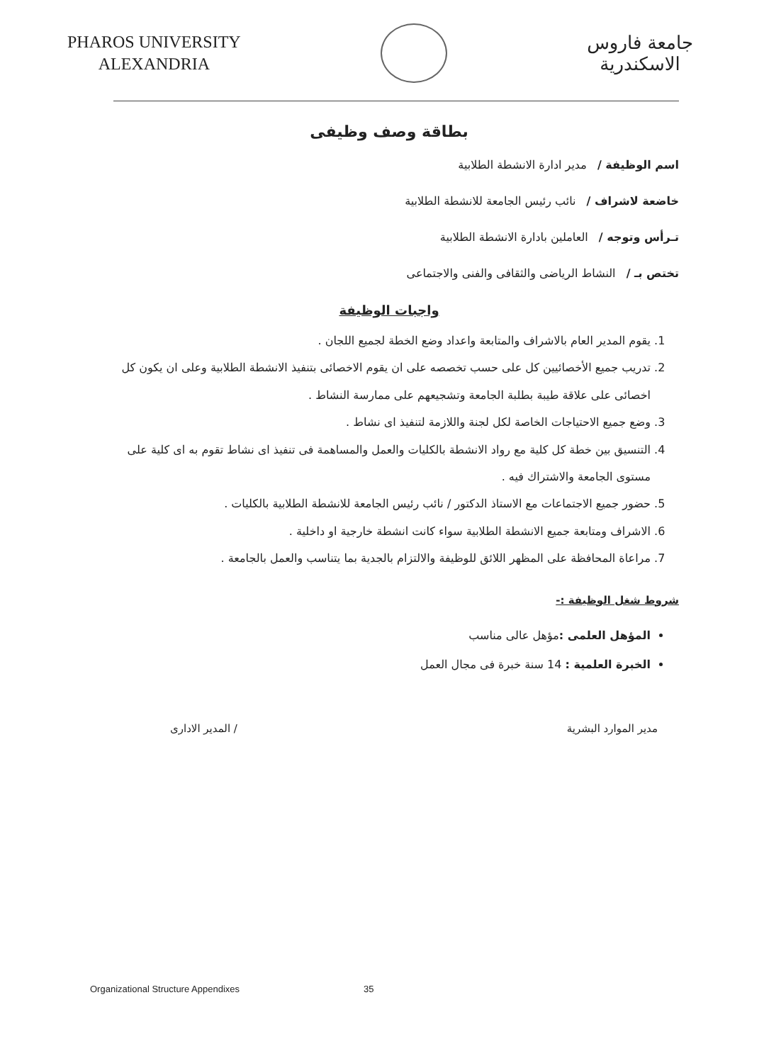PHAROS UNIVERSITY
ALEXANDRIA
جامعة فاروس
الاسكندرية
بطاقة وصف وظيفى
اسم الوظيفة / مدير ادارة الانشطة الطلابية
خاضعة لاشراف / نائب رئيس الجامعة للانشطة الطلابية
تـرأس وتوجه / العاملين بادارة الانشطة الطلابية
تختص بـ / النشاط الرياضى والثقافى والفنى والاجتماعى
واجبات الوظيفة
1. يقوم المدير العام بالاشراف والمتابعة واعداد وضع الخطة لجميع اللجان .
2. تدريب جميع الأخصائيين كل على حسب تخصصه على ان يقوم الاخصائى بتنفيذ الانشطة الطلابية وعلى ان يكون كل اخصائى على علاقة طيبة بطلبة الجامعة وتشجيعهم على ممارسة النشاط .
3. وضع جميع الاحتياجات الخاصة لكل لجنة واللازمة لتنفيذ اى نشاط .
4. التنسيق بين خطة كل كلية مع رواد الانشطة بالكليات والعمل والمساهمة فى تنفيذ اى نشاط تقوم به اى كلية على مستوى الجامعة والاشتراك فيه .
5. حضور جميع الاجتماعات مع الاستاذ الدكتور / نائب رئيس الجامعة للانشطة الطلابية بالكليات .
6. الاشراف ومتابعة جميع الانشطة الطلابية سواء كانت انشطة خارجية او داخلية .
7. مراعاة المحافظة على المظهر اللائق للوظيفة والالتزام بالجدية بما يتناسب والعمل بالجامعة .
شروط شغل الوظيفة :-
المؤهل العلمى : مؤهل عالى مناسب
الخبرة العلمية : 14 سنة خبرة فى مجال العمل
مدير الموارد البشرية / المدير الادارى
Organizational Structure Appendixes 35